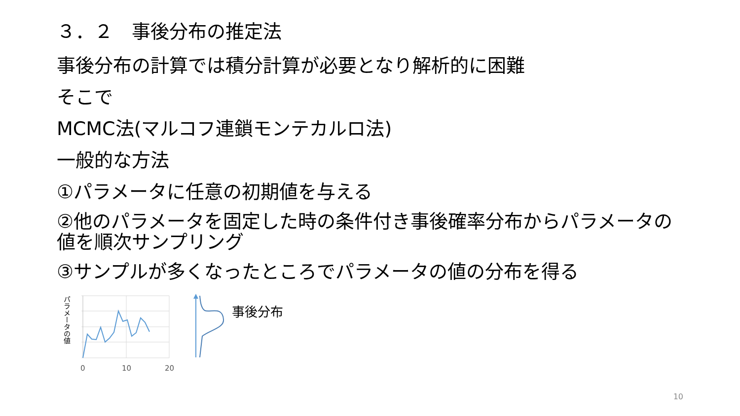３．２　事後分布の推定法
事後分布の計算では積分計算が必要となり解析的に困難
そこで
MCMC法(マルコフ連鎖モンテカルロ法)
一般的な方法
①パラメータに任意の初期値を与える
②他のパラメータを固定した時の条件付き事後確率分布からパラメータの値を順次サンプリング
③サンプルが多くなったところでパラメータの値の分布を得る
パラメータの値
0
10
20
事後分布
10